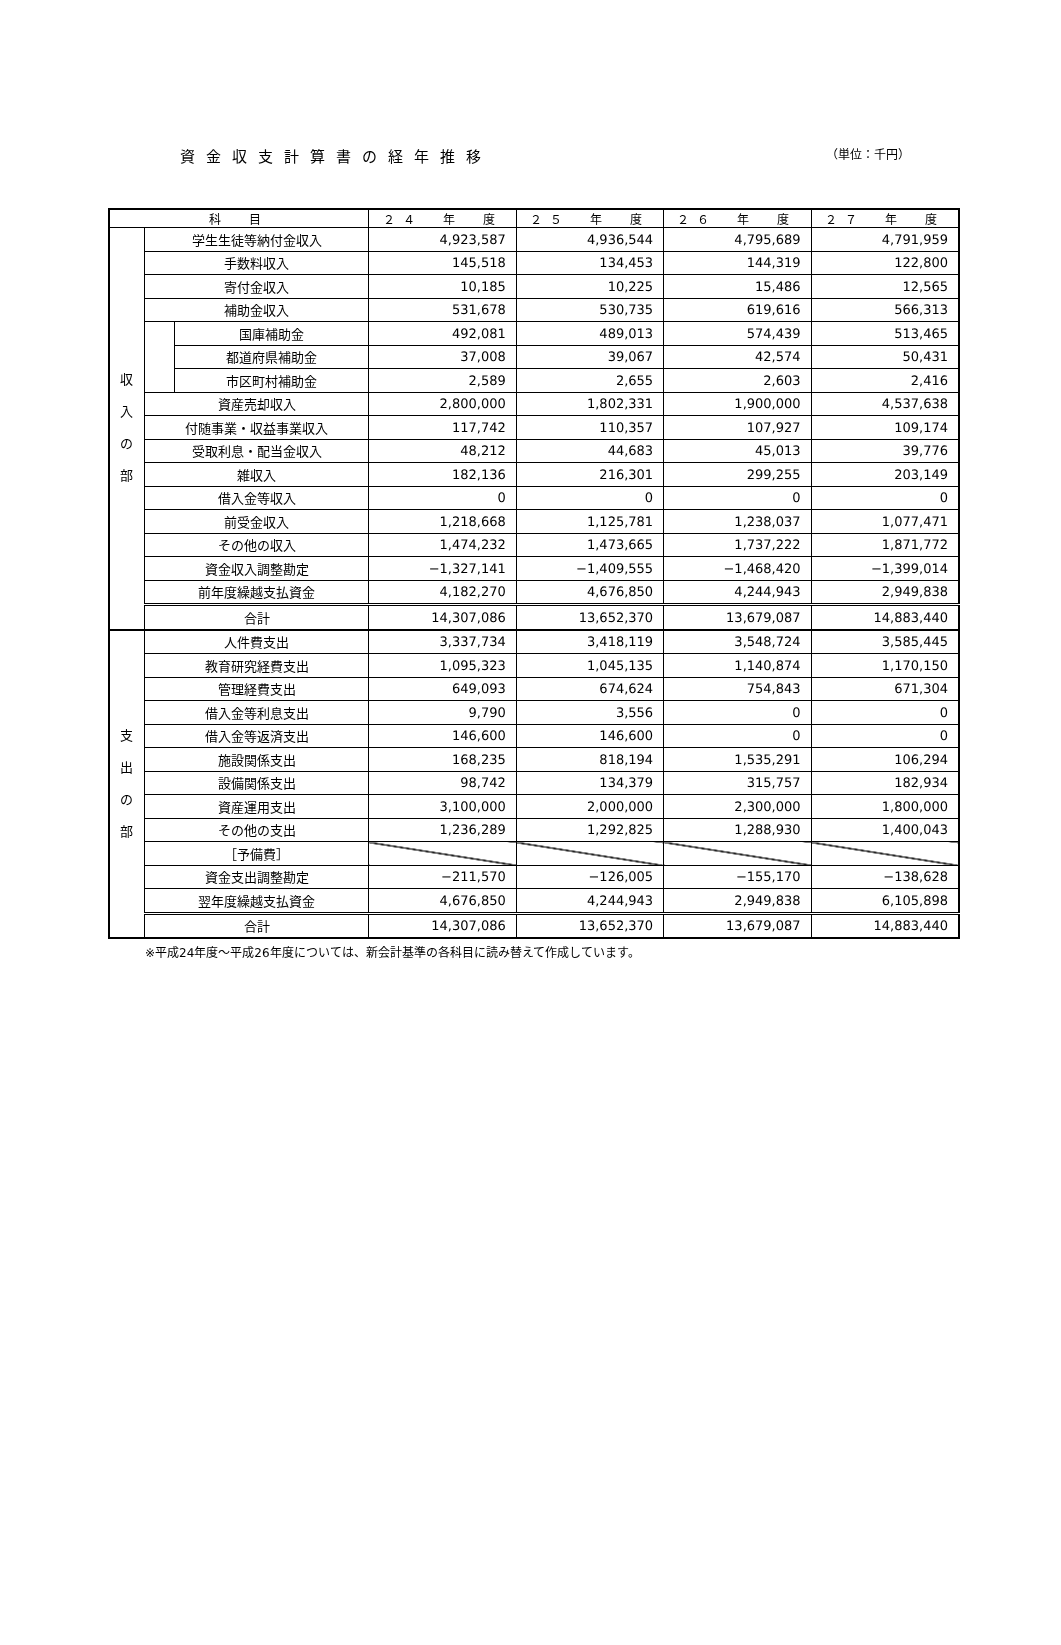資金収支計算書の経年推移 （単位：千円）
| 科 目 | | | ２４ 年 度 | ２５ 年 度 | ２６ 年 度 | ２７ 年 度 |
| --- | --- | --- | --- | --- | --- | --- |
| 収 入 の 部 | 学生生徒等納付金収入 | | 4,923,587 | 4,936,544 | 4,795,689 | 4,791,959 |
| | 手数料収入 | | 145,518 | 134,453 | 144,319 | 122,800 |
| | 寄付金収入 | | 10,185 | 10,225 | 15,486 | 12,565 |
| | 補助金収入 | | 531,678 | 530,735 | 619,616 | 566,313 |
| | | 国庫補助金 | 492,081 | 489,013 | 574,439 | 513,465 |
| | | 都道府県補助金 | 37,008 | 39,067 | 42,574 | 50,431 |
| | | 市区町村補助金 | 2,589 | 2,655 | 2,603 | 2,416 |
| | 資産売却収入 | | 2,800,000 | 1,802,331 | 1,900,000 | 4,537,638 |
| | 付随事業・収益事業収入 | | 117,742 | 110,357 | 107,927 | 109,174 |
| | 受取利息・配当金収入 | | 48,212 | 44,683 | 45,013 | 39,776 |
| | 雑収入 | | 182,136 | 216,301 | 299,255 | 203,149 |
| | 借入金等収入 | | 0 | 0 | 0 | 0 |
| | 前受金収入 | | 1,218,668 | 1,125,781 | 1,238,037 | 1,077,471 |
| | その他の収入 | | 1,474,232 | 1,473,665 | 1,737,222 | 1,871,772 |
| | 資金収入調整勘定 | | −1,327,141 | −1,409,555 | −1,468,420 | −1,399,014 |
| | 前年度繰越支払資金 | | 4,182,270 | 4,676,850 | 4,244,943 | 2,949,838 |
| | 合計 | | 14,307,086 | 13,652,370 | 13,679,087 | 14,883,440 |
| 支 出 の 部 | 人件費支出 | | 3,337,734 | 3,418,119 | 3,548,724 | 3,585,445 |
| | 教育研究経費支出 | | 1,095,323 | 1,045,135 | 1,140,874 | 1,170,150 |
| | 管理経費支出 | | 649,093 | 674,624 | 754,843 | 671,304 |
| | 借入金等利息支出 | | 9,790 | 3,556 | 0 | 0 |
| | 借入金等返済支出 | | 146,600 | 146,600 | 0 | 0 |
| | 施設関係支出 | | 168,235 | 818,194 | 1,535,291 | 106,294 |
| | 設備関係支出 | | 98,742 | 134,379 | 315,757 | 182,934 |
| | 資産運用支出 | | 3,100,000 | 2,000,000 | 2,300,000 | 1,800,000 |
| | その他の支出 | | 1,236,289 | 1,292,825 | 1,288,930 | 1,400,043 |
| | ［予備費］ | | | | | |
| | 資金支出調整勘定 | | −211,570 | −126,005 | −155,170 | −138,628 |
| | 翌年度繰越支払資金 | | 4,676,850 | 4,244,943 | 2,949,838 | 6,105,898 |
| | 合計 | | 14,307,086 | 13,652,370 | 13,679,087 | 14,883,440 |
※平成24年度～平成26年度については、新会計基準の各科目に読み替えて作成しています。